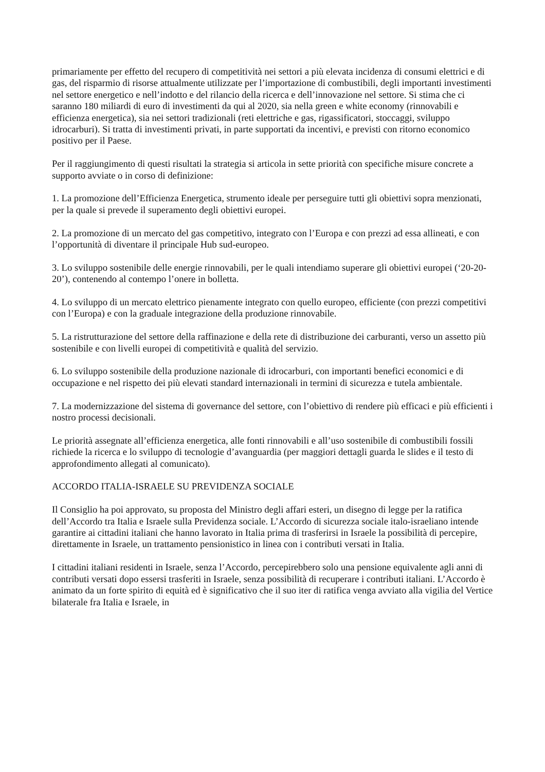primariamente per effetto del recupero di competitività nei settori a più elevata incidenza di consumi elettrici e di gas, del risparmio di risorse attualmente utilizzate per l’importazione di combustibili, degli importanti investimenti nel settore energetico e nell’indotto e del rilancio della ricerca e dell’innovazione nel settore. Si stima che ci saranno 180 miliardi di euro di investimenti da qui al 2020, sia nella green e white economy (rinnovabili e efficienza energetica), sia nei settori tradizionali (reti elettriche e gas, rigassificatori, stoccaggi, sviluppo idrocarburi). Si tratta di investimenti privati, in parte supportati da incentivi, e previsti con ritorno economico positivo per il Paese.
Per il raggiungimento di questi risultati la strategia si articola in sette priorità con specifiche misure concrete a supporto avviate o in corso di definizione:
1. La promozione dell’Efficienza Energetica, strumento ideale per perseguire tutti gli obiettivi sopra menzionati, per la quale si prevede il superamento degli obiettivi europei.
2. La promozione di un mercato del gas competitivo, integrato con l’Europa e con prezzi ad essa allineati, e con l’opportunità di diventare il principale Hub sud-europeo.
3. Lo sviluppo sostenibile delle energie rinnovabili, per le quali intendiamo superare gli obiettivi europei (‘20-20-20’), contenendo al contempo l’onere in bolletta.
4. Lo sviluppo di un mercato elettrico pienamente integrato con quello europeo, efficiente (con prezzi competitivi con l’Europa) e con la graduale integrazione della produzione rinnovabile.
5. La ristrutturazione del settore della raffinazione e della rete di distribuzione dei carburanti, verso un assetto più sostenibile e con livelli europei di competitività e qualità del servizio.
6. Lo sviluppo sostenibile della produzione nazionale di idrocarburi, con importanti benefici economici e di occupazione e nel rispetto dei più elevati standard internazionali in termini di sicurezza e tutela ambientale.
7. La modernizzazione del sistema di governance del settore, con l’obiettivo di rendere più efficaci e più efficienti i nostro processi decisionali.
Le priorità assegnate all’efficienza energetica, alle fonti rinnovabili e all’uso sostenibile di combustibili fossili richiede la ricerca e lo sviluppo di tecnologie d’avanguardia (per maggiori dettagli guarda le slides e il testo di approfondimento allegati al comunicato).
ACCORDO ITALIA-ISRAELE SU PREVIDENZA SOCIALE
Il Consiglio ha poi approvato, su proposta del Ministro degli affari esteri, un disegno di legge per la ratifica dell’Accordo tra Italia e Israele sulla Previdenza sociale. L’Accordo di sicurezza sociale italo-israeliano intende garantire ai cittadini italiani che hanno lavorato in Italia prima di trasferirsi in Israele la possibilità di percepire, direttamente in Israele, un trattamento pensionistico in linea con i contributi versati in Italia.
I cittadini italiani residenti in Israele, senza l’Accordo, percepirebbero solo una pensione equivalente agli anni di contributi versati dopo essersi trasferiti in Israele, senza possibilità di recuperare i contributi italiani. L’Accordo è animato da un forte spirito di equità ed è significativo che il suo iter di ratifica venga avviato alla vigilia del Vertice bilaterale fra Italia e Israele, in